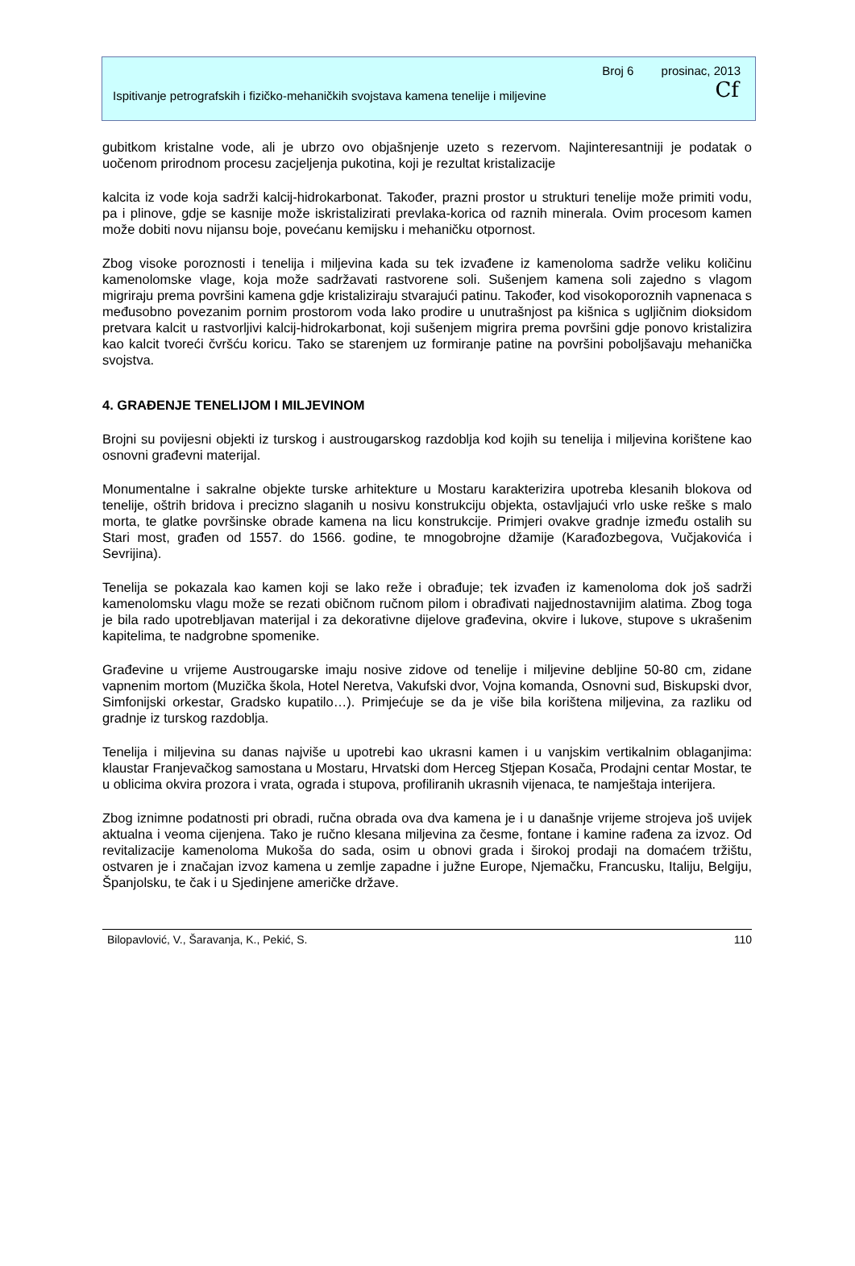Broj 6 prosinac, 2013
Ispitivanje petrografskih i fizičko-mehaničkih svojstava kamena tenelije i miljevine Cf
gubitkom kristalne vode, ali je ubrzo ovo objašnjenje uzeto s rezervom. Najinteresantniji je podatak o uočenom prirodnom procesu zacjeljenja pukotina, koji je rezultat kristalizacije
kalcita iz vode koja sadrži kalcij-hidrokarbonat. Također, prazni prostor u strukturi tenelije može primiti vodu, pa i plinove, gdje se kasnije može iskristalizirati prevlaka-korica od raznih minerala. Ovim procesom kamen može dobiti novu nijansu boje, povećanu kemijsku i mehaničku otpornost.
Zbog visoke poroznosti i tenelija i miljevina kada su tek izvađene iz kamenoloma sadrže veliku količinu kamenolomske vlage, koja može sadržavati rastvorene soli. Sušenjem kamena soli zajedno s vlagom migriraju prema površini kamena gdje kristaliziraju stvarajući patinu. Također, kod visokoporoznih vapnenaca s međusobno povezanim pornim prostorom voda lako prodire u unutrašnjost pa kišnica s ugljičnim dioksidom pretvara kalcit u rastvorljivi kalcij-hidrokarbonat, koji sušenjem migrira prema površini gdje ponovo kristalizira kao kalcit tvoreći čvršću koricu. Tako se starenjem uz formiranje patine na površini poboljšavaju mehanička svojstva.
4. GRAĐENJE TENELIJOM I MILJEVINOM
Brojni su povijesni objekti iz turskog i austrougarskog razdoblja kod kojih su tenelija i miljevina korištene kao osnovni građevni materijal.
Monumentalne i sakralne objekte turske arhitekture u Mostaru karakterizira upotreba klesanih blokova od tenelije, oštrih bridova i precizno slaganih u nosivu konstrukciju objekta, ostavljajući vrlo uske reške s malo morta, te glatke površinske obrade kamena na licu konstrukcije. Primjeri ovakve gradnje između ostalih su Stari most, građen od 1557. do 1566. godine, te mnogobrojne džamije (Karađozbegova, Vučjakovića i Sevrijina).
Tenelija se pokazala kao kamen koji se lako reže i obrađuje; tek izvađen iz kamenoloma dok još sadrži kamenolomsku vlagu može se rezati običnom ručnom pilom i obrađivati najjednostavnijim alatima. Zbog toga je bila rado upotrebljavan materijal i za dekorativne dijelove građevina, okvire i lukove, stupove s ukrašenim kapitelima, te nadgrobne spomenike.
Građevine u vrijeme Austrougarske imaju nosive zidove od tenelije i miljevine debljine 50-80 cm, zidane vapnenim mortom (Muzička škola, Hotel Neretva, Vakufski dvor, Vojna komanda, Osnovni sud, Biskupski dvor, Simfonijski orkestar, Gradsko kupatilo…). Primjećuje se da je više bila korištena miljevina, za razliku od gradnje iz turskog razdoblja.
Tenelija i miljevina su danas najviše u upotrebi kao ukrasni kamen i u vanjskim vertikalnim oblaganjima: klaustar Franjevačkog samostana u Mostaru, Hrvatski dom Herceg Stjepan Kosača, Prodajni centar Mostar, te u oblicima okvira prozora i vrata, ograda i stupova, profiliranih ukrasnih vijenaca, te namještaja interijera.
Zbog iznimne podatnosti pri obradi, ručna obrada ova dva kamena je i u današnje vrijeme strojeva još uvijek aktualna i veoma cijenjena. Tako je ručno klesana miljevina za česme, fontane i kamine rađena za izvoz. Od revitalizacije kamenoloma Mukoša do sada, osim u obnovi grada i širokoj prodaji na domaćem tržištu, ostvaren je i značajan izvoz kamena u zemlje zapadne i južne Europe, Njemačku, Francusku, Italiju, Belgiju, Španjolsku, te čak i u Sjedinjene američke države.
Bilopavlović, V., Šaravanja, K., Pekić, S. 110